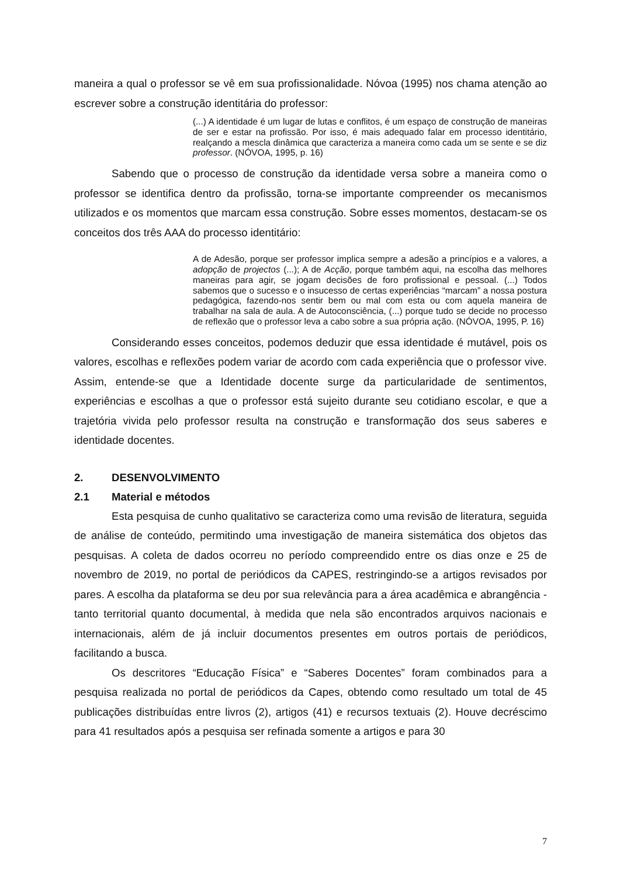maneira a qual o professor se vê em sua profissionalidade. Nóvoa (1995) nos chama atenção ao escrever sobre a construção identitária do professor:
(...) A identidade é um lugar de lutas e conflitos, é um espaço de construção de maneiras de ser e estar na profissão. Por isso, é mais adequado falar em processo identitário, realçando a mescla dinâmica que caracteriza a maneira como cada um se sente e se diz professor. (NÓVOA, 1995, p. 16)
Sabendo que o processo de construção da identidade versa sobre a maneira como o professor se identifica dentro da profissão, torna-se importante compreender os mecanismos utilizados e os momentos que marcam essa construção. Sobre esses momentos, destacam-se os conceitos dos três AAA do processo identitário:
A de Adesão, porque ser professor implica sempre a adesão a princípios e a valores, a adopção de projectos (...); A de Acção, porque também aqui, na escolha das melhores maneiras para agir, se jogam decisões de foro profissional e pessoal. (...) Todos sabemos que o sucesso e o insucesso de certas experiências “marcam” a nossa postura pedagógica, fazendo-nos sentir bem ou mal com esta ou com aquela maneira de trabalhar na sala de aula. A de Autoconsciência, (...) porque tudo se decide no processo de reflexão que o professor leva a cabo sobre a sua própria ação. (NÓVOA, 1995, P. 16)
Considerando esses conceitos, podemos deduzir que essa identidade é mutável, pois os valores, escolhas e reflexões podem variar de acordo com cada experiência que o professor vive. Assim, entende-se que a Identidade docente surge da particularidade de sentimentos, experiências e escolhas a que o professor está sujeito durante seu cotidiano escolar, e que a trajetória vivida pelo professor resulta na construção e transformação dos seus saberes e identidade docentes.
2. DESENVOLVIMENTO
2.1 Material e métodos
Esta pesquisa de cunho qualitativo se caracteriza como uma revisão de literatura, seguida de análise de conteúdo, permitindo uma investigação de maneira sistemática dos objetos das pesquisas. A coleta de dados ocorreu no período compreendido entre os dias onze e 25 de novembro de 2019, no portal de periódicos da CAPES, restringindo-se a artigos revisados por pares. A escolha da plataforma se deu por sua relevância para a área acadêmica e abrangência - tanto territorial quanto documental, à medida que nela são encontrados arquivos nacionais e internacionais, além de já incluir documentos presentes em outros portais de periódicos, facilitando a busca.
Os descritores “Educação Física” e “Saberes Docentes” foram combinados para a pesquisa realizada no portal de periódicos da Capes, obtendo como resultado um total de 45 publicações distribuídas entre livros (2), artigos (41) e recursos textuais (2). Houve decréscimo para 41 resultados após a pesquisa ser refinada somente a artigos e para 30
7